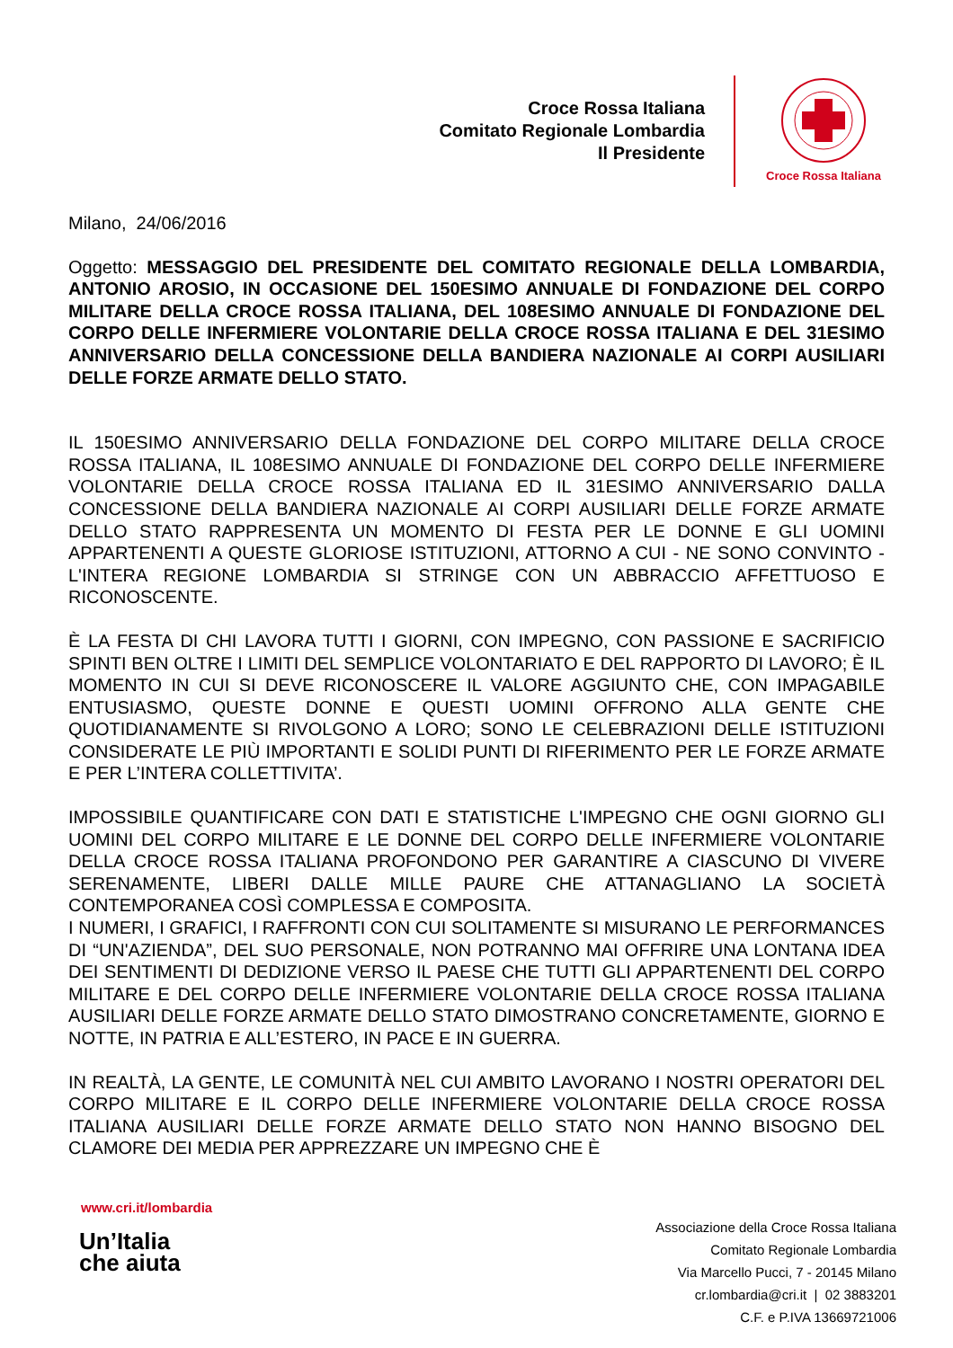Croce Rossa Italiana
Comitato Regionale Lombardia
Il Presidente
Croce Rossa Italiana
Milano, 24/06/2016
Oggetto: MESSAGGIO DEL PRESIDENTE DEL COMITATO REGIONALE DELLA LOMBARDIA, ANTONIO AROSIO, IN OCCASIONE DEL 150ESIMO ANNUALE DI FONDAZIONE DEL CORPO MILITARE DELLA CROCE ROSSA ITALIANA, DEL 108ESIMO ANNUALE DI FONDAZIONE DEL CORPO DELLE INFERMIERE VOLONTARIE DELLA CROCE ROSSA ITALIANA E DEL 31ESIMO ANNIVERSARIO DELLA CONCESSIONE DELLA BANDIERA NAZIONALE AI CORPI AUSILIARI DELLE FORZE ARMATE DELLO STATO.
IL 150ESIMO ANNIVERSARIO DELLA FONDAZIONE DEL CORPO MILITARE DELLA CROCE ROSSA ITALIANA, IL 108ESIMO ANNUALE DI FONDAZIONE DEL CORPO DELLE INFERMIERE VOLONTARIE DELLA CROCE ROSSA ITALIANA ED IL 31ESIMO ANNIVERSARIO DALLA CONCESSIONE DELLA BANDIERA NAZIONALE AI CORPI AUSILIARI DELLE FORZE ARMATE DELLO STATO RAPPRESENTA UN MOMENTO DI FESTA PER LE DONNE E GLI UOMINI APPARTENENTI A QUESTE GLORIOSE ISTITUZIONI, ATTORNO A CUI - NE SONO CONVINTO - L'INTERA REGIONE LOMBARDIA SI STRINGE CON UN ABBRACCIO AFFETTUOSO E RICONOSCENTE.
È LA FESTA DI CHI LAVORA TUTTI I GIORNI, CON IMPEGNO, CON PASSIONE E SACRIFICIO SPINTI BEN OLTRE I LIMITI DEL SEMPLICE VOLONTARIATO E DEL RAPPORTO DI LAVORO; È IL MOMENTO IN CUI SI DEVE RICONOSCERE IL VALORE AGGIUNTO CHE, CON IMPAGABILE ENTUSIASMO, QUESTE DONNE E QUESTI UOMINI OFFRONO ALLA GENTE CHE QUOTIDIANAMENTE SI RIVOLGONO A LORO; SONO LE CELEBRAZIONI DELLE ISTITUZIONI CONSIDERATE LE PIÙ IMPORTANTI E SOLIDI PUNTI DI RIFERIMENTO PER LE FORZE ARMATE E PER L’INTERA COLLETTIVITA’.
IMPOSSIBILE QUANTIFICARE CON DATI E STATISTICHE L'IMPEGNO CHE OGNI GIORNO GLI UOMINI DEL CORPO MILITARE E LE DONNE DEL CORPO DELLE INFERMIERE VOLONTARIE DELLA CROCE ROSSA ITALIANA PROFONDONO PER GARANTIRE A CIASCUNO DI VIVERE SERENAMENTE, LIBERI DALLE MILLE PAURE CHE ATTANAGLIANO LA SOCIETÀ CONTEMPORANEA COSÌ COMPLESSA E COMPOSITA.
I NUMERI, I GRAFICI, I RAFFRONTI CON CUI SOLITAMENTE SI MISURANO LE PERFORMANCES DI “UN'AZIENDA”, DEL SUO PERSONALE, NON POTRANNO MAI OFFRIRE UNA LONTANA IDEA DEI SENTIMENTI DI DEDIZIONE VERSO IL PAESE CHE TUTTI GLI APPARTENENTI DEL CORPO MILITARE E DEL CORPO DELLE INFERMIERE VOLONTARIE DELLA CROCE ROSSA ITALIANA AUSILIARI DELLE FORZE ARMATE DELLO STATO DIMOSTRANO CONCRETAMENTE, GIORNO E NOTTE, IN PATRIA E ALL’ESTERO, IN PACE E IN GUERRA.
IN REALTÀ, LA GENTE, LE COMUNITÀ NEL CUI AMBITO LAVORANO I NOSTRI OPERATORI DEL CORPO MILITARE E IL CORPO DELLE INFERMIERE VOLONTARIE DELLA CROCE ROSSA ITALIANA AUSILIARI DELLE FORZE ARMATE DELLO STATO NON HANNO BISOGNO DEL CLAMORE DEI MEDIA PER APPREZZARE UN IMPEGNO CHE È
www.cri.it/lombardia
Un’Italia
che aiuta
Associazione della Croce Rossa Italiana
Comitato Regionale Lombardia
Via Marcello Pucci, 7 - 20145 Milano
cr.lombardia@cri.it | 02 3883201
C.F. e P.IVA 13669721006